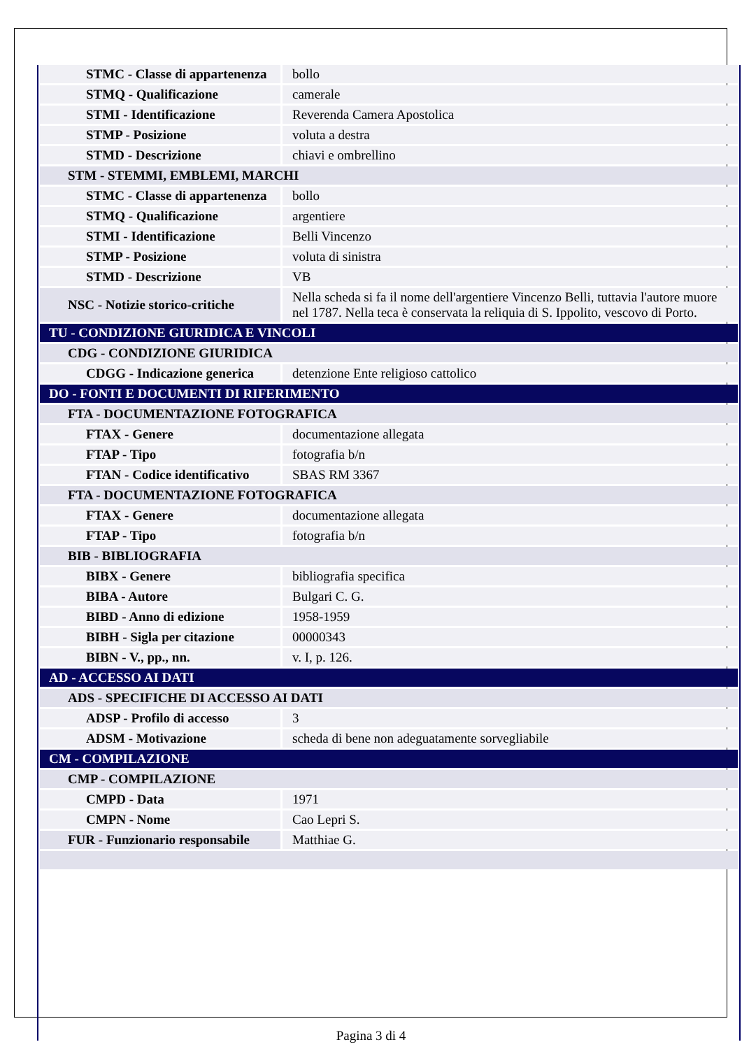| STMC - Classe di appartenenza | bollo |
| STMQ - Qualificazione | camerale |
| STMI - Identificazione | Reverenda Camera Apostolica |
| STMP - Posizione | voluta a destra |
| STMD - Descrizione | chiavi e ombrellino |
| STM - STEMMI, EMBLEMI, MARCHI | |
| STMC - Classe di appartenenza | bollo |
| STMQ - Qualificazione | argentiere |
| STMI - Identificazione | Belli Vincenzo |
| STMP - Posizione | voluta di sinistra |
| STMD - Descrizione | VB |
| NSC - Notizie storico-critiche | Nella scheda si fa il nome dell'argentiere Vincenzo Belli, tuttavia l'autore muore nel 1787. Nella teca è conservata la reliquia di S. Ippolito, vescovo di Porto. |
| TU - CONDIZIONE GIURIDICA E VINCOLI | |
| CDG - CONDIZIONE GIURIDICA | |
| CDGG - Indicazione generica | detenzione Ente religioso cattolico |
| DO - FONTI E DOCUMENTI DI RIFERIMENTO | |
| FTA - DOCUMENTAZIONE FOTOGRAFICA | |
| FTAX - Genere | documentazione allegata |
| FTAP - Tipo | fotografia b/n |
| FTAN - Codice identificativo | SBAS RM 3367 |
| FTA - DOCUMENTAZIONE FOTOGRAFICA | |
| FTAX - Genere | documentazione allegata |
| FTAP - Tipo | fotografia b/n |
| BIB - BIBLIOGRAFIA | |
| BIBX - Genere | bibliografia specifica |
| BIBA - Autore | Bulgari C. G. |
| BIBD - Anno di edizione | 1958-1959 |
| BIBH - Sigla per citazione | 00000343 |
| BIBN - V., pp., nn. | v. I, p. 126. |
| AD - ACCESSO AI DATI | |
| ADS - SPECIFICHE DI ACCESSO AI DATI | |
| ADSP - Profilo di accesso | 3 |
| ADSM - Motivazione | scheda di bene non adeguatamente sorvegliabile |
| CM - COMPILAZIONE | |
| CMP - COMPILAZIONE | |
| CMPD - Data | 1971 |
| CMPN - Nome | Cao Lepri S. |
| FUR - Funzionario responsabile | Matthiae G. |
Pagina 3 di 4